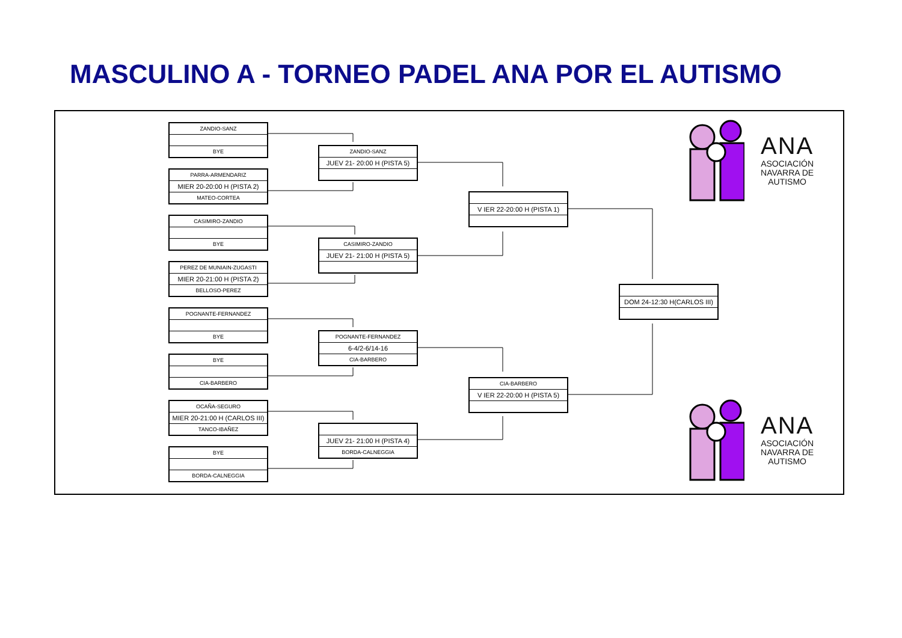MASCULINO A - TORNEO PADEL ANA POR EL AUTISMO
ZANDIO-SANZ
BYE
PARRA-ARMENDARIZ
MIER 20-20:00 H (PISTA 2)
MATEO-CORTEA
CASIMIRO-ZANDIO
BYE
PEREZ DE MUNIAIN-ZUGASTI
MIER 20-21:00 H (PISTA 2)
BELLOSO-PEREZ
POGNANTE-FERNANDEZ
BYE
BYE
CIA-BARBERO
OCAÑA-SEGURO
MIER 20-21:00 H (CARLOS III)
TANCO-IBAÑEZ
BYE
BORDA-CALNEGGIA
ZANDIO-SANZ
JUEV 21- 20:00 H (PISTA 5)
CASIMIRO-ZANDIO
JUEV 21- 21:00 H (PISTA 5)
POGNANTE-FERNANDEZ
6-4/2-6/14-16
CIA-BARBERO
JUEV 21- 21:00 H (PISTA 4)
BORDA-CALNEGGIA
V IER 22-20:00 H (PISTA 1)
CIA-BARBERO
V IER 22-20:00 H (PISTA 5)
DOM 24-12:30 H(CARLOS III)
ANA
ASOCIACIÓN
NAVARRA DE
AUTISMO
ANA
ASOCIACIÓN
NAVARRA DE
AUTISMO